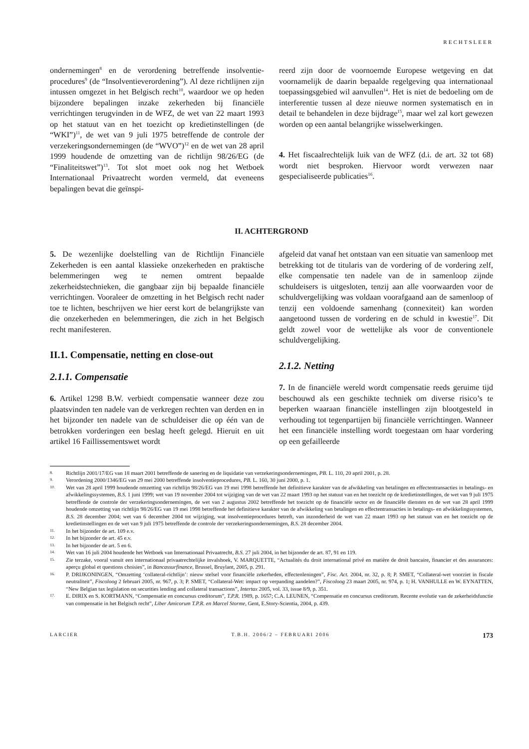RECHTSLEER
ondernemingen<sup>8</sup> en de verordening betreffende insolventie-procedures<sup>9</sup> (de “Insolventieverordening”). Al deze richtlijnen zijn intussen omgezet in het Belgisch recht<sup>10</sup>, waardoor we op heden bijzondere bepalingen inzake zekerheden bij financiële verrichtingen terugvinden in de WFZ, de wet van 22 maart 1993 op het statuut van en het toezicht op kredietinstellingen (de “WKI”)<sup>11</sup>, de wet van 9 juli 1975 betreffende de controle der verzekeringsondernemingen (de “WVO”)<sup>12</sup> en de wet van 28 april 1999 houdende de omzetting van de richtlijn 98/26/EG (de “Finaliteitswet”)<sup>13</sup>. Tot slot moet ook nog het Wetboek Internationaal Privaatrecht worden vermeld, dat eveneens bepalingen bevat die geïnspi-
reerd zijn door de voornoemde Europese wetgeving en dat voornamelijk de daarin bepaalde regelgeving qua internationaal toepassingsgebied wil aanvullen<sup>14</sup>. Het is niet de bedoeling om de interferentie tussen al deze nieuwe normen systematisch en in detail te behandelen in deze bijdrage<sup>15</sup>, maar wel zal kort gewezen worden op een aantal belangrijke wisselwerkingen.
4. Het fiscaalrechtelijk luik van de WFZ (d.i. de art. 32 tot 68) wordt niet besproken. Hiervoor wordt verwezen naar gespecialiseerde publicaties<sup>16</sup>.
II. ACHTERGROND
5. De wezenlijke doelstelling van de Richtlijn Financiële Zekerheden is een aantal klassieke onzekerheden en praktische belemmeringen weg te nemen omtrent bepaalde zekerheidstechnieken, die gangbaar zijn bij bepaalde financiële verrichtingen. Vooraleer de omzetting in het Belgisch recht nader toe te lichten, beschrijven we hier eerst kort de belangrijkste van die onzekerheden en belemmeringen, die zich in het Belgisch recht manifesteren.
II.1. Compensatie, netting en close-out
2.1.1. Compensatie
6. Artikel 1298 B.W. verbiedt compensatie wanneer deze zou plaatsvinden ten nadele van de verkregen rechten van derden en in het bijzonder ten nadele van de schuldeiser die op één van de betrokken vorderingen een beslag heeft gelegd. Hieruit en uit artikel 16 Faillissementswet wordt
afgeleid dat vanaf het ontstaan van een situatie van samenloop met betrekking tot de titularis van de vordering of de vordering zelf, elke compensatie ten nadele van de in samenloop zijnde schuldeisers is uitgesloten, tenzij aan alle voorwaarden voor de schuldvergelijking was voldaan voorafgaand aan de samenloop of tenzij een voldoende samenhang (connexiteit) kan worden aangetoond tussen de vordering en de schuld in kwestie<sup>17</sup>. Dit geldt zowel voor de wettelijke als voor de conventionele schuldvergelijking.
2.1.2. Netting
7. In de financiële wereld wordt compensatie reeds geruime tijd beschouwd als een geschikte techniek om diverse risico’s te beperken waaraan financiële instellingen zijn blootgesteld in verhouding tot tegenpartijen bij financiële verrichtingen. Wanneer het een financiële instelling wordt toegestaan om haar vordering op een gefailleerde
8. Richtlijn 2001/17/EG van 18 maart 2001 betreffende de sanering en de liquidatie van verzekeringsondernemingen, PB. L. 110, 20 april 2001, p. 28.
9. Verordening 2000/1346/EG van 29 mei 2000 betreffende insolventieprocedures, PB. L. 160, 30 juni 2000, p. 1.
10. Wet van 28 april 1999 houdende omzetting van richtlijn 98/26/EG van 19 mei 1998 betreffende het definitieve karakter van de afwikkeling van betalingen en effectentransacties in betalings- en afwikkelingssystemen, B.S. 1 juni 1999; wet van 19 november 2004 tot wijziging van de wet van 22 maart 1993 op het statuut van en het toezicht op de kredietinstellingen, de wet van 9 juli 1975 betreffende de controle der verzekeringsondernemingen, de wet van 2 augustus 2002 betreffende het toezicht op de financiële sector en de financiële diensten en de wet van 28 april 1999 houdende omzetting van richtlijn 98/26/EG van 19 mei 1998 betreffende het definitieve karakter van de afwikkeling van betalingen en effectentransacties in betalings- en afwikkelingssystemen, B.S. 28 december 2004; wet van 6 december 2004 tot wijziging, wat insolventieprocedures betreft, van inzonderheid de wet van 22 maart 1993 op het statuut van en het toezicht op de kredietinstellingen en de wet van 9 juli 1975 betreffende de controle der verzekeringsondernemingen, B.S. 28 december 2004.
11. In het bijzonder de art. 109 e.v.
12. In het bijzonder de art. 45 e.v.
13. In het bijzonder de art. 5 en 6.
14. Wet van 16 juli 2004 houdende het Wetboek van Internationaal Privaatrecht, B.S. 27 juli 2004, in het bijzonder de art. 87, 91 en 119.
15. Zie terzake, vooral vanuit een internationaal privaatrechtelijke invalshoek, V. MARQUETTE, “Actualités du droit international privé en matière de droit bancaire, financier et des assurances: aperçu global et questions choisies”, in Bancassurfinance, Brussel, Bruylant, 2005, p. 291.
16. P. DRIJKONINGEN, “Omzetting ‘collateral-richtlijn’: nieuw stelsel voor financiële zekerheden, effectenleningen”, Fisc. Act. 2004, nr. 32, p. 8; P. SMET, “Collateral-wet voorziet in fiscale neutraliteit”, Fiscoloog 2 februari 2005, nr. 967, p. 3; P. SMET, “Collateral-Wet: impact op verpanding aandelen?”, Fiscoloog 23 maart 2005, nr. 974, p. 1; H. VANHULLE en W. EYNATTEN, “New Belgian tax legislation on securities lending and collateral transactions”, Intertax 2005, vol. 33, issue 8/9, p. 351.
17. E. DIRIX en S. KORTMANN, “Compensatie en concursus creditorum”, T.P.R. 1989, p. 1657; C.A. LEUNEN, “Compensatie en concursus creditorum. Recente evolutie van de zekerheidsfunctie van compensatie in het Belgisch recht”, Liber Amicorum T.P.R. en Marcel Storme, Gent, E.Story-Scientia, 2004, p. 439.
LARCIER T.B.H. 2006/2 – FEBRUARI 2006 173